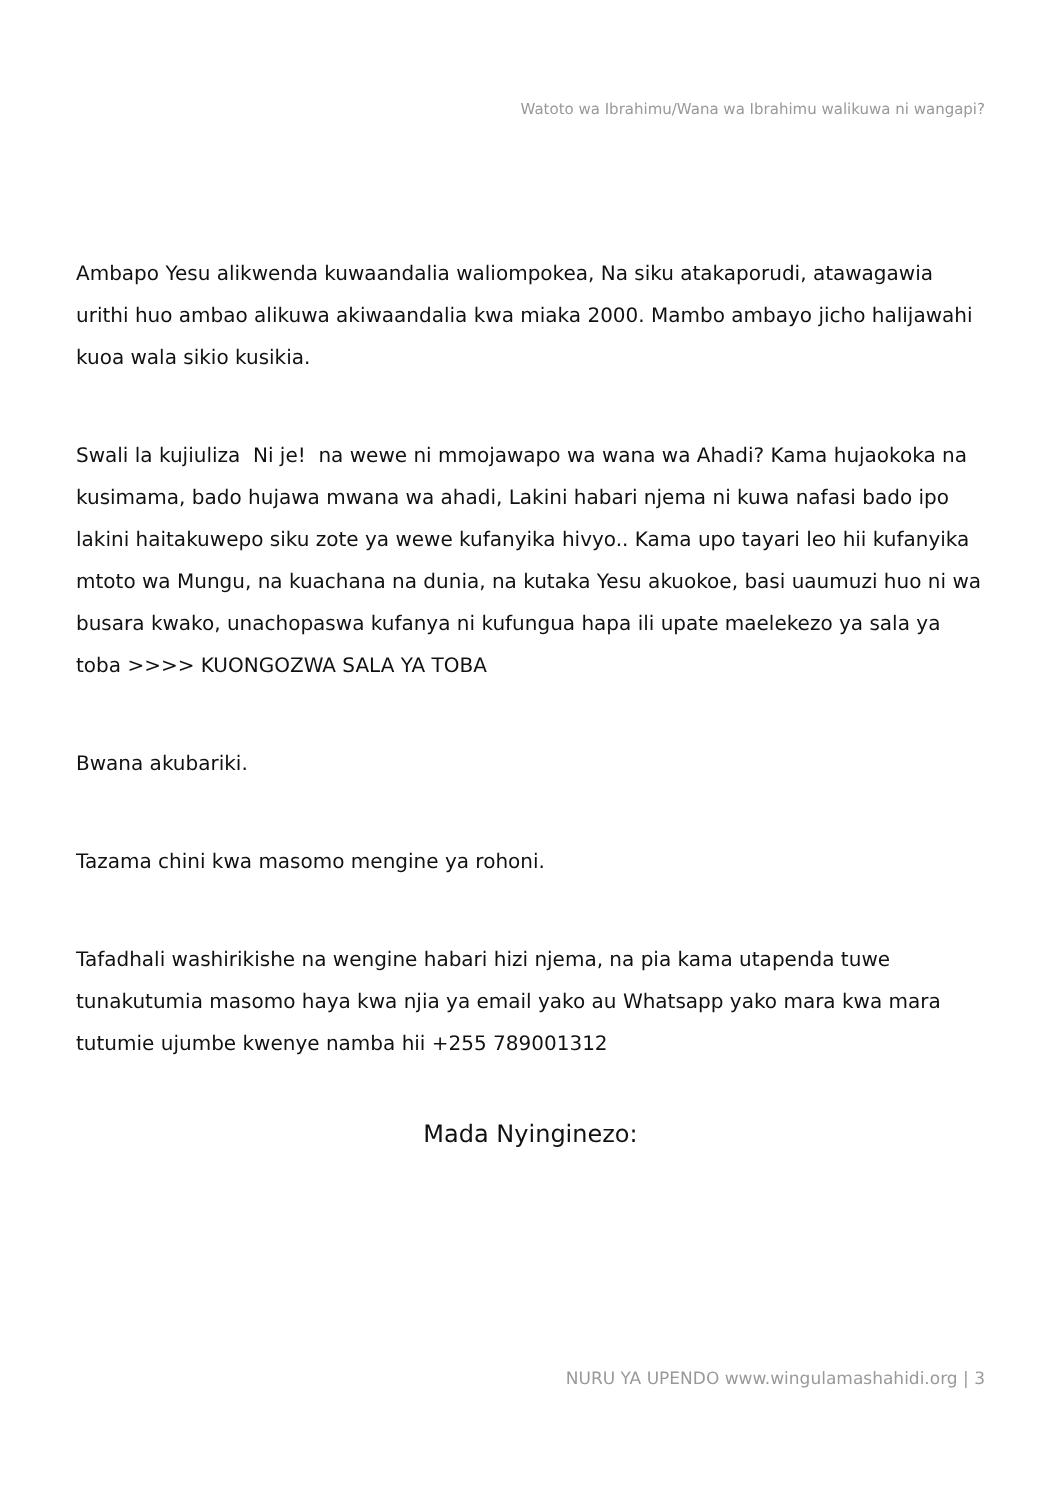Watoto wa Ibrahimu/Wana wa Ibrahimu walikuwa ni wangapi?
Ambapo Yesu alikwenda kuwaandalia waliompokea, Na siku atakaporudi, atawagawia urithi huo ambao alikuwa akiwaandalia kwa miaka 2000. Mambo ambayo jicho halijawahi kuoa wala sikio kusikia.
Swali la kujiuliza Ni je! na wewe ni mmojawapo wa wana wa Ahadi? Kama hujaokoka na kusimama, bado hujawa mwana wa ahadi, Lakini habari njema ni kuwa nafasi bado ipo lakini haitakuwepo siku zote ya wewe kufanyika hivyo.. Kama upo tayari leo hii kufanyika mtoto wa Mungu, na kuachana na dunia, na kutaka Yesu akuokoe, basi uaumuzi huo ni wa busara kwako, unachopaswa kufanya ni kufungua hapa ili upate maelekezo ya sala ya toba >>>> KUONGOZWA SALA YA TOBA
Bwana akubariki.
Tazama chini kwa masomo mengine ya rohoni.
Tafadhali washirikishe na wengine habari hizi njema, na pia kama utapenda tuwe tunakutumia masomo haya kwa njia ya email yako au Whatsapp yako mara kwa mara tutumie ujumbe kwenye namba hii +255 789001312
Mada Nyinginezo:
NURU YA UPENDO www.wingulamashahidi.org | 3